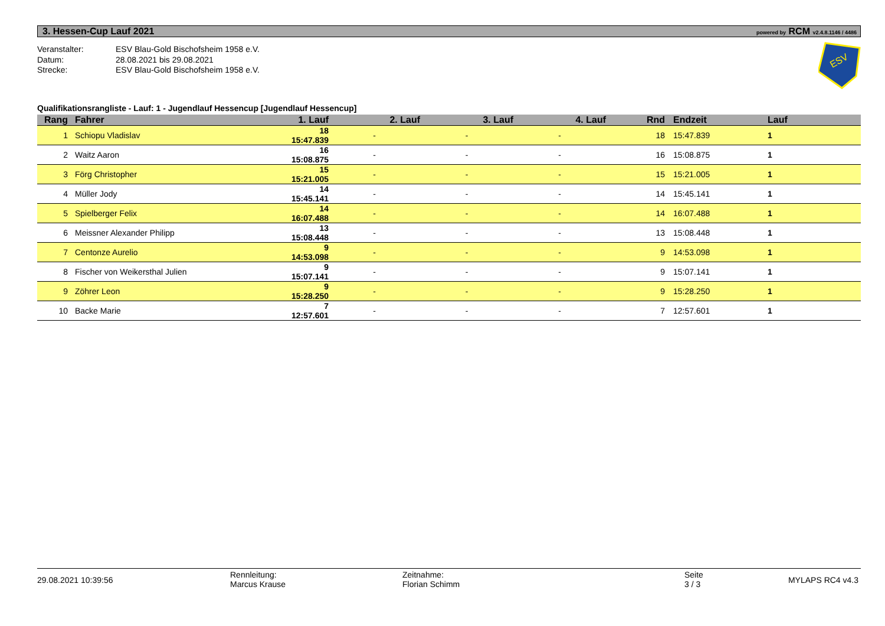3. Hessen-Cup Lauf 2021 powered by RCM v2.4.8.1146 / 4486
ESV
Veranstalter: ESV Blau-Gold Bischofsheim 1958 e.V. Datum: 28.08.2021 bis 29.08.2021 Strecke: ESV Blau-Gold Bischofsheim 1958 e.V.
Qualifikationsrangliste - Lauf: 1 - Jugendlauf Hessencup [Jugendlauf Hessencup]
| Rang | Fahrer | 1. Lauf | 2. Lauf | 3. Lauf | 4. Lauf | Rnd | Endzeit | Lauf |
| --- | --- | --- | --- | --- | --- | --- | --- | --- |
| 1 | Schiopu Vladislav | 18 15:47.839 | - | - | - | 18 | 15:47.839 | 1 |
| 2 | Waitz Aaron | 16 15:08.875 | - | - | - | 16 | 15:08.875 | 1 |
| 3 | Förg Christopher | 15 15:21.005 | - | - | - | 15 | 15:21.005 | 1 |
| 4 | Müller Jody | 14 15:45.141 | - | - | - | 14 | 15:45.141 | 1 |
| 5 | Spielberger Felix | 14 16:07.488 | - | - | - | 14 | 16:07.488 | 1 |
| 6 | Meissner Alexander Philipp | 13 15:08.448 | - | - | - | 13 | 15:08.448 | 1 |
| 7 | Centonze Aurelio | 9 14:53.098 | - | - | - | 9 | 14:53.098 | 1 |
| 8 | Fischer von Weikersthal Julien | 9 15:07.141 | - | - | - | 9 | 15:07.141 | 1 |
| 9 | Zöhrer Leon | 9 15:28.250 | - | - | - | 9 | 15:28.250 | 1 |
| 10 | Backe Marie | 7 12:57.601 | - | - | - | 7 | 12:57.601 | 1 |
29.08.2021 10:39:56
Rennleitung:
Marcus Krause
Zeitnahme:
Florian Schimm
Seite
3 / 3
MYLAPS RC4 v4.3